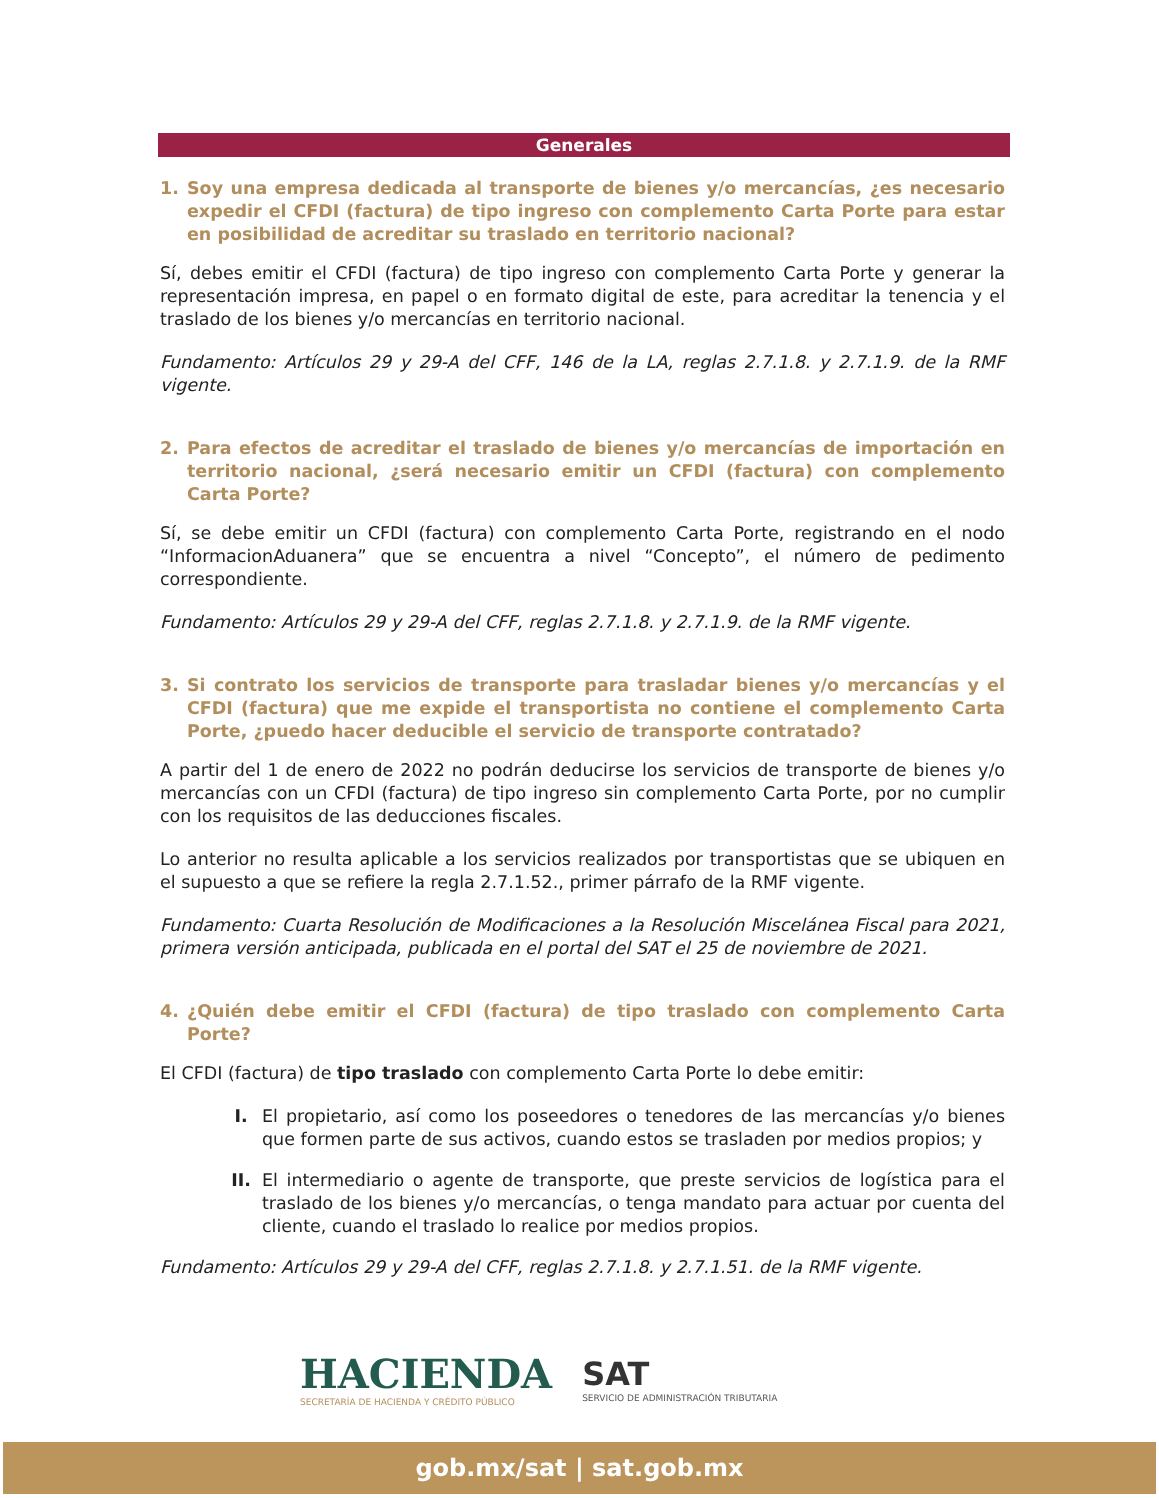Generales
1. Soy una empresa dedicada al transporte de bienes y/o mercancías, ¿es necesario expedir el CFDI (factura) de tipo ingreso con complemento Carta Porte para estar en posibilidad de acreditar su traslado en territorio nacional?
Sí, debes emitir el CFDI (factura) de tipo ingreso con complemento Carta Porte y generar la representación impresa, en papel o en formato digital de este, para acreditar la tenencia y el traslado de los bienes y/o mercancías en territorio nacional.
Fundamento: Artículos 29 y 29-A del CFF, 146 de la LA, reglas 2.7.1.8. y 2.7.1.9. de la RMF vigente.
2. Para efectos de acreditar el traslado de bienes y/o mercancías de importación en territorio nacional, ¿será necesario emitir un CFDI (factura) con complemento Carta Porte?
Sí, se debe emitir un CFDI (factura) con complemento Carta Porte, registrando en el nodo “InformacionAduanera” que se encuentra a nivel “Concepto”, el número de pedimento correspondiente.
Fundamento: Artículos 29 y 29-A del CFF, reglas 2.7.1.8. y 2.7.1.9. de la RMF vigente.
3. Si contrato los servicios de transporte para trasladar bienes y/o mercancías y el CFDI (factura) que me expide el transportista no contiene el complemento Carta Porte, ¿puedo hacer deducible el servicio de transporte contratado?
A partir del 1 de enero de 2022 no podrán deducirse los servicios de transporte de bienes y/o mercancías con un CFDI (factura) de tipo ingreso sin complemento Carta Porte, por no cumplir con los requisitos de las deducciones fiscales.
Lo anterior no resulta aplicable a los servicios realizados por transportistas que se ubiquen en el supuesto a que se refiere la regla 2.7.1.52., primer párrafo de la RMF vigente.
Fundamento: Cuarta Resolución de Modificaciones a la Resolución Miscelánea Fiscal para 2021, primera versión anticipada, publicada en el portal del SAT el 25 de noviembre de 2021.
4. ¿Quién debe emitir el CFDI (factura) de tipo traslado con complemento Carta Porte?
El CFDI (factura) de tipo traslado con complemento Carta Porte lo debe emitir:
I. El propietario, así como los poseedores o tenedores de las mercancías y/o bienes que formen parte de sus activos, cuando estos se trasladen por medios propios; y
II. El intermediario o agente de transporte, que preste servicios de logística para el traslado de los bienes y/o mercancías, o tenga mandato para actuar por cuenta del cliente, cuando el traslado lo realice por medios propios.
Fundamento: Artículos 29 y 29-A del CFF, reglas 2.7.1.8. y 2.7.1.51. de la RMF vigente.
HACIENDA
SECRETARÍA DE HACIENDA Y CRÉDITO PÚBLICO
SAT
SERVICIO DE ADMINISTRACIÓN TRIBUTARIA
gob.mx/sat | sat.gob.mx